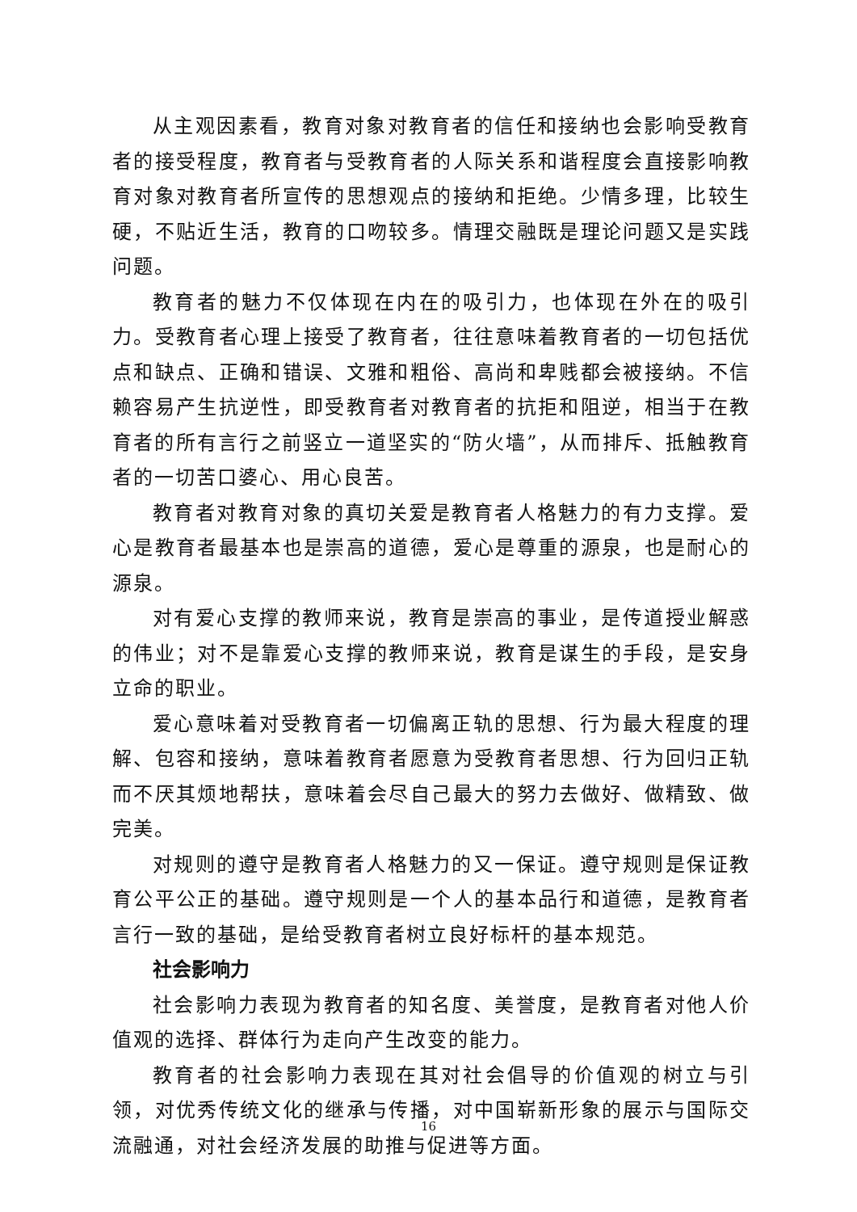从主观因素看，教育对象对教育者的信任和接纳也会影响受教育者的接受程度，教育者与受教育者的人际关系和谐程度会直接影响教育对象对教育者所宣传的思想观点的接纳和拒绝。少情多理，比较生硬，不贴近生活，教育的口吻较多。情理交融既是理论问题又是实践问题。
教育者的魅力不仅体现在内在的吸引力，也体现在外在的吸引力。受教育者心理上接受了教育者，往往意味着教育者的一切包括优点和缺点、正确和错误、文雅和粗俗、高尚和卑贱都会被接纳。不信赖容易产生抗逆性，即受教育者对教育者的抗拒和阻逆，相当于在教育者的所有言行之前竖立一道坚实的“防火墙”，从而排斥、抵触教育者的一切苦口婆心、用心良苦。
教育者对教育对象的真切关爱是教育者人格魅力的有力支撑。爱心是教育者最基本也是崇高的道德，爱心是尊重的源泉，也是耐心的源泉。
对有爱心支撑的教师来说，教育是崇高的事业，是传道授业解惑的伟业；对不是靠爱心支撑的教师来说，教育是谋生的手段，是安身立命的职业。
爱心意味着对受教育者一切偏离正轨的思想、行为最大程度的理解、包容和接纳，意味着教育者愿意为受教育者思想、行为回归正轨而不厌其烦地帮扶，意味着会尽自己最大的努力去做好、做精致、做完美。
对规则的遵守是教育者人格魅力的又一保证。遵守规则是保证教育公平公正的基础。遵守规则是一个人的基本品行和道德，是教育者言行一致的基础，是给受教育者树立良好标杆的基本规范。
社会影响力
社会影响力表现为教育者的知名度、美誉度，是教育者对他人价值观的选择、群体行为走向产生改变的能力。
教育者的社会影响力表现在其对社会倡导的价值观的树立与引领，对优秀传统文化的继承与传播，对中国崭新形象的展示与国际交流融通，对社会经济发展的助推与促进等方面。
16